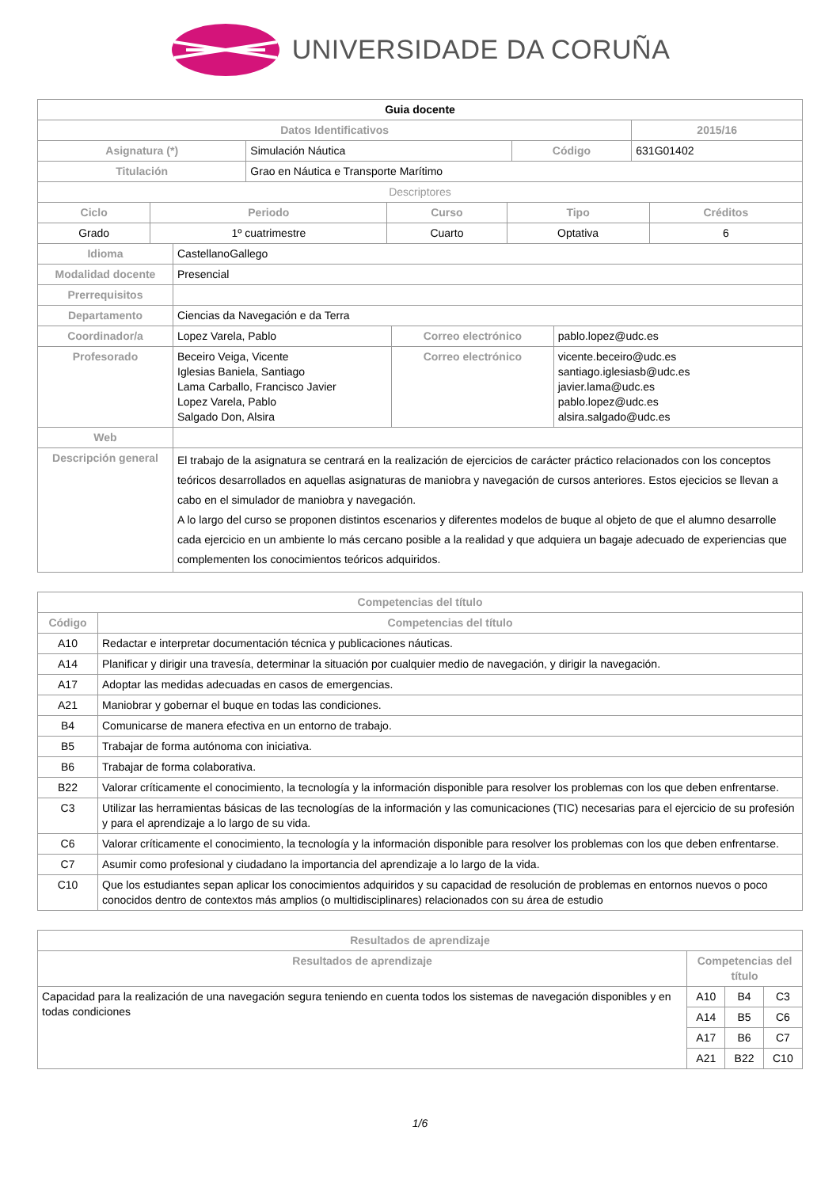UNIVERSIDADE DA CORUÑA
| Guia docente | | | |
| Datos Identificativos | | | 2015/16 |
| Asignatura (*) | Simulación Náutica | Código | 631G01402 |
| Titulación | Grao en Náutica e Transporte Marítimo | | |
| Descriptores | | | |
| Ciclo | Periodo | Curso | Tipo | Créditos |
| --- | --- | --- | --- | --- |
| Grado | 1º cuatrimestre | Cuarto | Optativa | 6 |
| Idioma | CastellanoGallego | | |
| Modalidad docente | Presencial | | |
| Prerrequisitos | | | |
| Departamento | Ciencias da Navegación e da Terra | | |
| Coordinador/a | Lopez Varela, Pablo | Correo electrónico | pablo.lopez@udc.es |
| Profesorado | Beceiro Veiga, Vicente Iglesias Baniela, Santiago Lama Carballo, Francisco Javier Lopez Varela, Pablo Salgado Don, Alsira | Correo electrónico | vicente.beceiro@udc.es santiago.iglesiasb@udc.es javier.lama@udc.es pablo.lopez@udc.es alsira.salgado@udc.es |
| Web | | | |
| Descripción general | El trabajo de la asignatura se centrará en la realización de ejercicios de carácter práctico relacionados con los conceptos teóricos desarrollados en aquellas asignaturas de maniobra y navegación de cursos anteriores. Estos ejecicios se llevan a cabo en el simulador de maniobra y navegación. A lo largo del curso se proponen distintos escenarios y diferentes modelos de buque al objeto de que el alumno desarrolle cada ejercicio en un ambiente lo más cercano posible a la realidad y que adquiera un bagaje adecuado de experiencias que complementen los conocimientos teóricos adquiridos. | | |
| Competencias del título | |
| --- | --- |
| Código | Competencias del título |
| A10 | Redactar e interpretar documentación técnica y publicaciones náuticas. |
| A14 | Planificar y dirigir una travesía, determinar la situación por cualquier medio de navegación, y dirigir la navegación. |
| A17 | Adoptar las medidas adecuadas en casos de emergencias. |
| A21 | Maniobrar y gobernar el buque en todas las condiciones. |
| B4 | Comunicarse de manera efectiva en un entorno de trabajo. |
| B5 | Trabajar de forma autónoma con iniciativa. |
| B6 | Trabajar de forma colaborativa. |
| B22 | Valorar críticamente el conocimiento, la tecnología y la información disponible para resolver los problemas con los que deben enfrentarse. |
| C3 | Utilizar las herramientas básicas de las tecnologías de la información y las comunicaciones (TIC) necesarias para el ejercicio de su profesión y para el aprendizaje a lo largo de su vida. |
| C6 | Valorar críticamente el conocimiento, la tecnología y la información disponible para resolver los problemas con los que deben enfrentarse. |
| C7 | Asumir como profesional y ciudadano la importancia del aprendizaje a lo largo de la vida. |
| C10 | Que los estudiantes sepan aplicar los conocimientos adquiridos y su capacidad de resolución de problemas en entornos nuevos o poco conocidos dentro de contextos más amplios (o multidisciplinares) relacionados con su área de estudio |
| Resultados de aprendizaje | | | |
| --- | --- | --- | --- |
| Resultados de aprendizaje | Competencias del título | | |
| Capacidad para la realización de una navegación segura teniendo en cuenta todos los sistemas de navegación disponibles y en todas condiciones | A10 | B4 | C3 |
| | A14 | B5 | C6 |
| | A17 | B6 | C7 |
| | A21 | B22 | C10 |
1/6